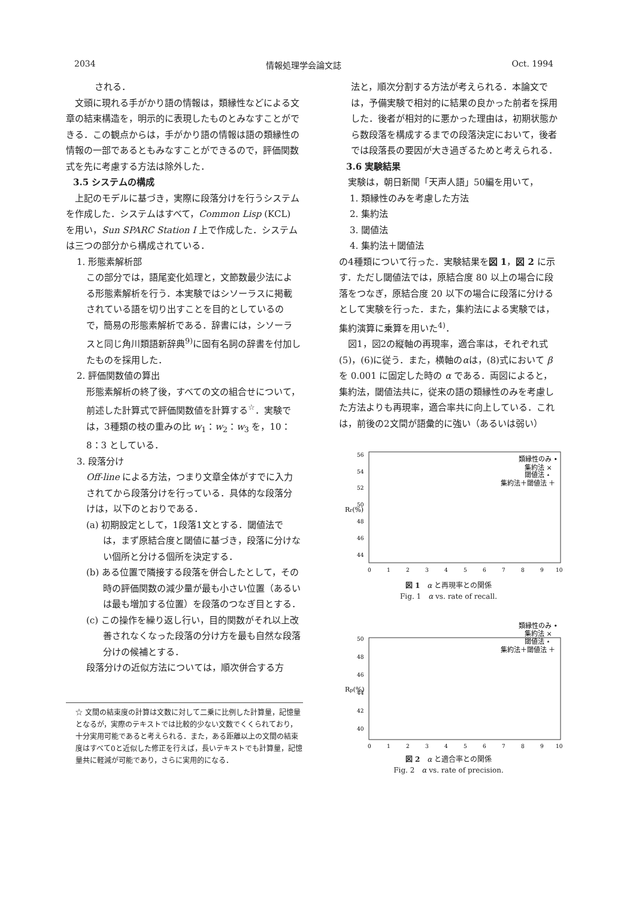2034 情報処理学会論文誌 Oct. 1994
される．
文頭に現れる手がかり語の情報は，類縁性などによる文章の結束構造を，明示的に表現したものとみなすことができる．この観点からは，手がかり語の情報は語の類縁性の情報の一部であるともみなすことができるので，評価関数式を先に考慮する方法は除外した．
3.5 システムの構成
上記のモデルに基づき，実際に段落分けを行うシステムを作成した．システムはすべて，Common Lisp (KCL) を用い，Sun SPARC Station I 上で作成した．システムは三つの部分から構成されている．
1. 形態素解析部
この部分では，語尾変化処理と，文節数最少法による形態素解析を行う．本実験ではシソーラスに掲載されている語を切り出すことを目的としているので，簡易の形態素解析である．辞書には，シソーラスと同じ角川類語新辞典<sup>9)</sup>に固有名詞の辞書を付加したものを採用した．
2. 評価関数値の算出
形態素解析の終了後，すべての文の組合せについて，前述した計算式で評価関数値を計算する<sup>☆</sup>．実験では，3種類の枝の重みの比 w<sub>1</sub>：w<sub>2</sub>：w<sub>3</sub> を，10：8：3 としている．
3. 段落分け
Off-line による方法，つまり文章全体がすでに入力されてから段落分けを行っている．具体的な段落分けは，以下のとおりである．
(a) 初期設定として，1段落1文とする．閾値法では，まず原結合度と閾値に基づき，段落に分けない個所と分ける個所を決定する．
(b) ある位置で隣接する段落を併合したとして，その時の評価関数の減少量が最も小さい位置（あるいは最も増加する位置）を段落のつなぎ目とする．
(c) この操作を繰り返し行い，目的関数がそれ以上改善されなくなった段落の分け方を最も自然な段落分けの候補とする．
段落分けの近似方法については，順次併合する方
☆ 文間の結束度の計算は文数に対して二乗に比例した計算量，記憶量となるが，実際のテキストでは比較的少ない文数でくくられており，十分実用可能であると考えられる．また，ある距離以上の文間の結束度はすべて0と近似した修正を行えば，長いテキストでも計算量，記憶量共に軽減が可能であり，さらに実用的になる．
法と，順次分割する方法が考えられる．本論文では，予備実験で相対的に結果の良かった前者を採用した．後者が相対的に悪かった理由は，初期状態から数段落を構成するまでの段落決定において，後者では段落長の要因が大き過ぎるためと考えられる．
3.6 実験結果
実験は，朝日新聞「天声人語」50編を用いて，
1. 類縁性のみを考慮した方法
2. 集約法
3. 閾値法
4. 集約法＋閾値法
の4種類について行った．実験結果を図 1，図 2 に示す．ただし閾値法では，原結合度 80 以上の場合に段落をつなぎ，原結合度 20 以下の場合に段落に分けるとして実験を行った．また，集約法による実験では，集約演算に乗算を用いた<sup>4)</sup>．
図1，図2の縦軸の再現率，適合率は，それぞれ式(5)，(6)に従う．また，横軸のαは，(8)式において β を 0.001 に固定した時の α である．両図によると，集約法，閾値法共に，従来の語の類縁性のみを考慮した方法よりも再現率，適合率共に向上している．これは，前後の2文間が語彙的に強い（あるいは弱い）
Rr(%)
56
54
52
50
48
46
44
0
1
2
3
4
5
6
7
8
9
10
類縁性のみ •
集約法 ×
閾値法 ⋆
集約法＋閾値法 ＋
図 1　α と再現率との関係
Fig. 1　α vs. rate of recall.
Rp(%)
50
48
46
44
42
40
0
1
2
3
4
5
6
7
8
9
10
類縁性のみ •
集約法 ×
閾値法 ⋆
集約法＋閾値法 ＋
図 2　α と適合率との関係
Fig. 2　α vs. rate of precision.